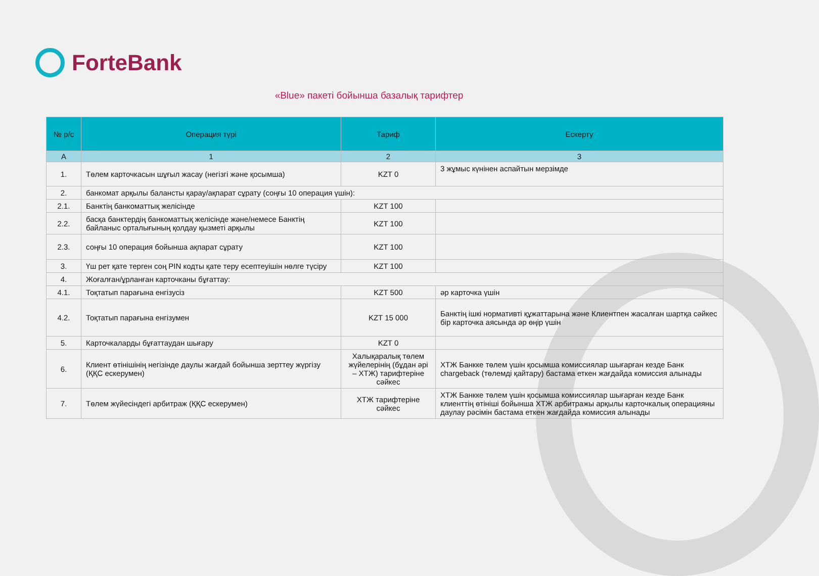ForteBank
«Blue» пакеті бойынша базалық тарифтер
| № р/с | Операция түрі | Тариф | Ескерту |
| --- | --- | --- | --- |
| А | 1 | 2 | 3 |
| 1. | Төлем карточкасын шұғыл жасау (негізгі және қосымша) | KZT 0 | 3 жұмыс күнінен аспайтын мерзімде |
| 2. | банкомат арқылы балансты қарау/ақпарат сұрату (соңғы 10 операция үшін): | | |
| 2.1. | Банктің банкоматтық желісінде | KZT 100 | |
| 2.2. | басқа банктердің банкоматтық желісінде және/немесе Банктің байланыс орталығының қолдау қызметі арқылы | KZT 100 | |
| 2.3. | соңғы 10 операция бойынша ақпарат сұрату | KZT 100 | |
| 3. | Үш рет қате терген соң PIN кодты қате теру есептеуішін нөлге түсіру | KZT 100 | |
| 4. | Жоғалған/ұрланған карточканы бұғаттау: | | |
| 4.1. | Тоқтатып парағына енгізусіз | KZT 500 | әр карточка үшін |
| 4.2. | Тоқтатып парағына енгізумен | KZT 15 000 | Банктің ішкі нормативті құжаттарына және Клиентпен жасалған шартқа сәйкес бір карточка аясында әр өңір үшін |
| 5. | Карточкаларды бұғаттаудан шығару | KZT 0 | |
| 6. | Клиент өтінішінің негізінде даулы жағдай бойынша зерттеу жүргізу (ҚҚС ескерумен) | Халықаралық төлем жүйелерінің (бұдан әрі – ХТЖ) тарифтеріне сәйкес | ХТЖ Банкке төлем үшін қосымша комиссиялар шығарған кезде Банк chargeback (төлемді қайтару) бастама еткен жағдайда комиссия алынады |
| 7. | Төлем жүйесіндегі арбитраж (ҚҚС ескерумен) | ХТЖ тарифтеріне сәйкес | ХТЖ Банкке төлем үшін қосымша комиссиялар шығарған кезде Банк клиенттің өтініші бойынша ХТЖ арбитражы арқылы карточкалық операцияны даулау рәсімін бастама еткен жағдайда комиссия алынады |